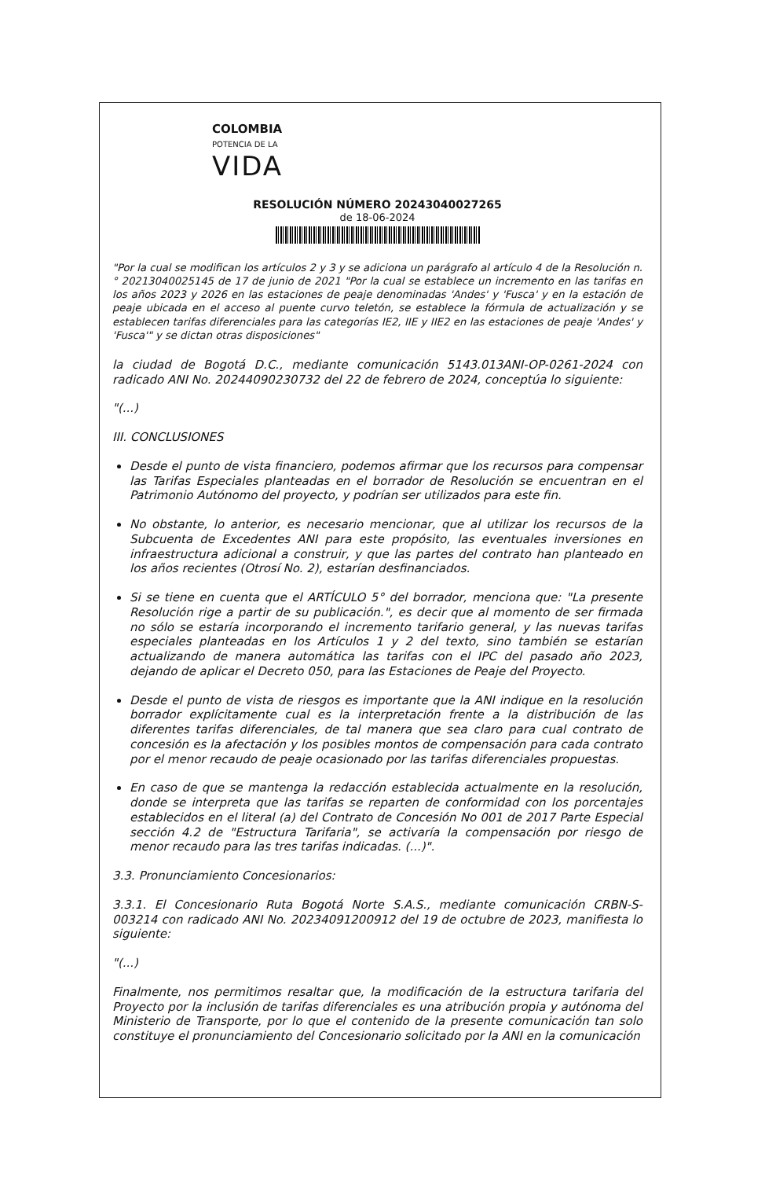COLOMBIA
POTENCIA DE LA
VIDA
RESOLUCIÓN NÚMERO 20243040027265
de 18-06-2024
"Por la cual se modifican los artículos 2 y 3 y se adiciona un parágrafo al artículo 4 de la Resolución n.° 20213040025145 de 17 de junio de 2021 "Por la cual se establece un incremento en las tarifas en los años 2023 y 2026 en las estaciones de peaje denominadas 'Andes' y 'Fusca' y en la estación de peaje ubicada en el acceso al puente curvo teletón, se establece la fórmula de actualización y se establecen tarifas diferenciales para las categorías IE2, IIE y IIE2 en las estaciones de peaje 'Andes' y 'Fusca'" y se dictan otras disposiciones"
la ciudad de Bogotá D.C., mediante comunicación 5143.013ANI-OP-0261-2024 con radicado ANI No. 20244090230732 del 22 de febrero de 2024, conceptúa lo siguiente:
"(...)
III. CONCLUSIONES
Desde el punto de vista financiero, podemos afirmar que los recursos para compensar las Tarifas Especiales planteadas en el borrador de Resolución se encuentran en el Patrimonio Autónomo del proyecto, y podrían ser utilizados para este fin.
No obstante, lo anterior, es necesario mencionar, que al utilizar los recursos de la Subcuenta de Excedentes ANI para este propósito, las eventuales inversiones en infraestructura adicional a construir, y que las partes del contrato han planteado en los años recientes (Otrosí No. 2), estarían desfinanciados.
Si se tiene en cuenta que el ARTÍCULO 5° del borrador, menciona que: "La presente Resolución rige a partir de su publicación.", es decir que al momento de ser firmada no sólo se estaría incorporando el incremento tarifario general, y las nuevas tarifas especiales planteadas en los Artículos 1 y 2 del texto, sino también se estarían actualizando de manera automática las tarifas con el IPC del pasado año 2023, dejando de aplicar el Decreto 050, para las Estaciones de Peaje del Proyecto.
Desde el punto de vista de riesgos es importante que la ANI indique en la resolución borrador explícitamente cual es la interpretación frente a la distribución de las diferentes tarifas diferenciales, de tal manera que sea claro para cual contrato de concesión es la afectación y los posibles montos de compensación para cada contrato por el menor recaudo de peaje ocasionado por las tarifas diferenciales propuestas.
En caso de que se mantenga la redacción establecida actualmente en la resolución, donde se interpreta que las tarifas se reparten de conformidad con los porcentajes establecidos en el literal (a) del Contrato de Concesión No 001 de 2017 Parte Especial sección 4.2 de "Estructura Tarifaria", se activaría la compensación por riesgo de menor recaudo para las tres tarifas indicadas. (...)".
3.3. Pronunciamiento Concesionarios:
3.3.1. El Concesionario Ruta Bogotá Norte S.A.S., mediante comunicación CRBN-S-003214 con radicado ANI No. 20234091200912 del 19 de octubre de 2023, manifiesta lo siguiente:
"(...)
Finalmente, nos permitimos resaltar que, la modificación de la estructura tarifaria del Proyecto por la inclusión de tarifas diferenciales es una atribución propia y autónoma del Ministerio de Transporte, por lo que el contenido de la presente comunicación tan solo constituye el pronunciamiento del Concesionario solicitado por la ANI en la comunicación